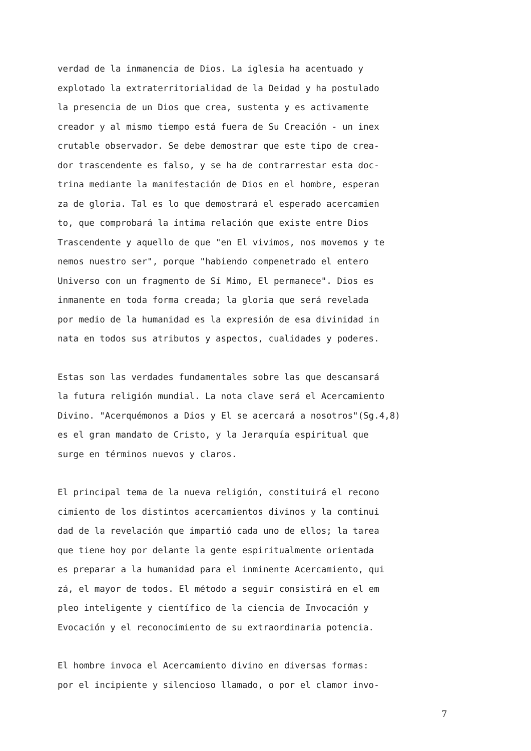verdad de la inmanencia de Dios. La iglesia ha acentuado y
explotado la extraterritorialidad de la Deidad y ha postulado
la presencia de un Dios que crea, sustenta y es activamente
creador y al mismo tiempo está fuera de Su Creación - un inex
crutable observador. Se debe demostrar que este tipo de crea-
dor trascendente es falso, y se ha de contrarrestar esta doc-
trina mediante la manifestación de Dios en el hombre, esperan
za de gloria. Tal es lo que demostrará el esperado acercamien
to, que comprobará la íntima relación que existe entre Dios
Trascendente y aquello de que "en El vivimos, nos movemos y te
nemos nuestro ser", porque "habiendo compenetrado el entero
Universo con un fragmento de Sí Mimo, El permanece". Dios es
inmanente en toda forma creada; la gloria que será revelada
por medio de la humanidad es la expresión de esa divinidad in
nata en todos sus atributos y aspectos, cualidades y poderes.
Estas son las verdades fundamentales sobre las que descansará
la futura religión mundial. La nota clave será el Acercamiento
Divino. "Acerquémonos a Dios y El se acercará a nosotros"(Sg.4,8)
es el gran mandato de Cristo, y la Jerarquía espiritual que
surge en términos nuevos y claros.
El principal tema de la nueva religión, constituirá el recono
cimiento de los distintos acercamientos divinos y la continui
dad de la revelación que impartió cada uno de ellos; la tarea
que tiene hoy por delante la gente espiritualmente orientada
es preparar a la humanidad para el inminente Acercamiento, qui
zá, el mayor de todos. El método a seguir consistirá en el em
pleo inteligente y científico de la ciencia de Invocación y
Evocación y el reconocimiento de su extraordinaria potencia.
El hombre invoca el Acercamiento divino en diversas formas:
por el incipiente y silencioso llamado, o por el clamor invo-
7